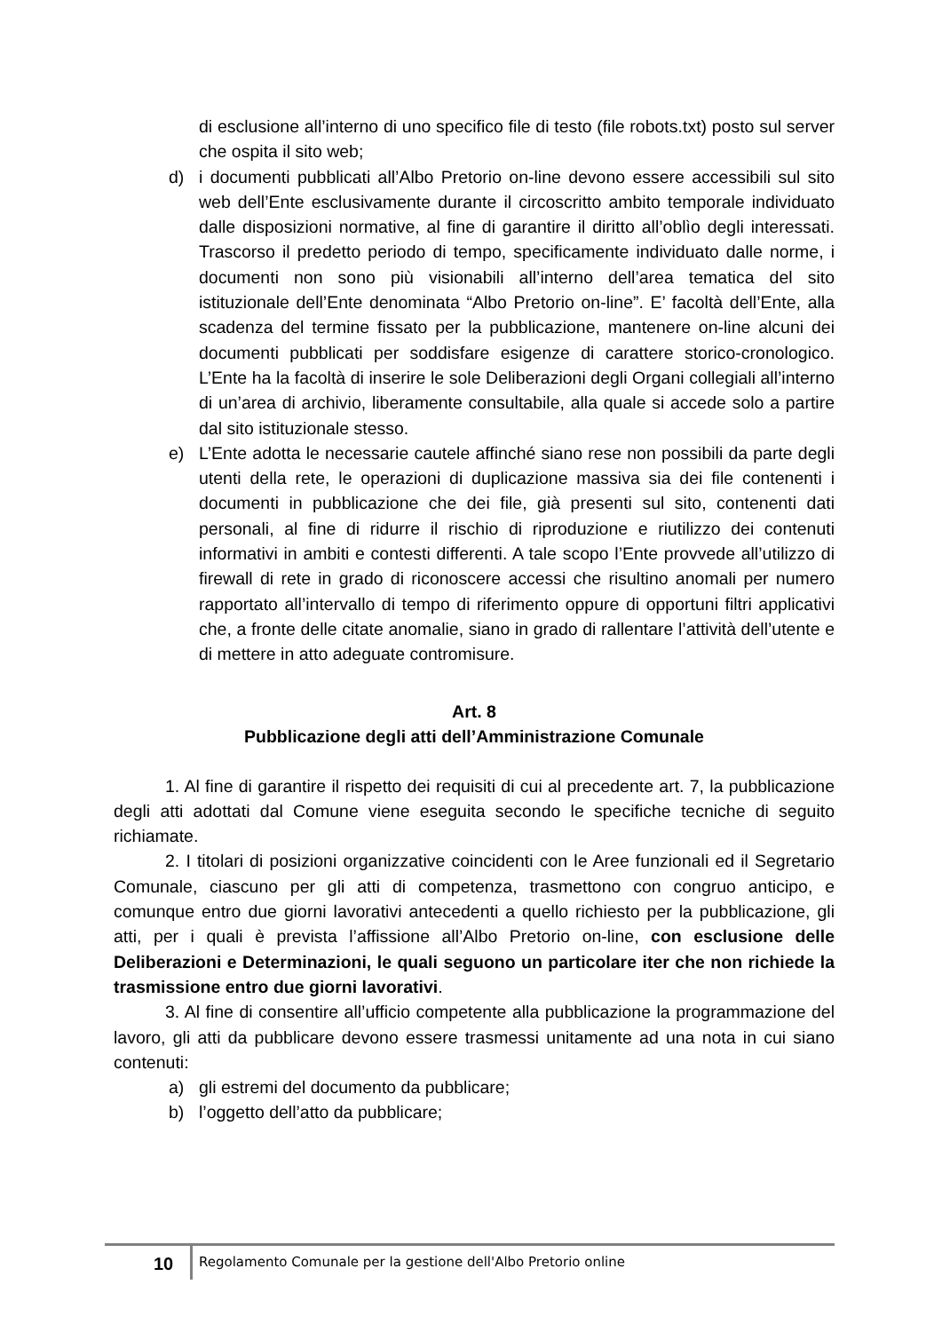di esclusione all’interno di uno specifico file di testo (file robots.txt) posto sul server che ospita il sito web;
d) i documenti pubblicati all’Albo Pretorio on-line devono essere accessibili sul sito web dell’Ente esclusivamente durante il circoscritto ambito temporale individuato dalle disposizioni normative, al fine di garantire il diritto all’oblìo degli interessati. Trascorso il predetto periodo di tempo, specificamente individuato dalle norme, i documenti non sono più visionabili all’interno dell’area tematica del sito istituzionale dell’Ente denominata “Albo Pretorio on-line”. E’ facoltà dell’Ente, alla scadenza del termine fissato per la pubblicazione, mantenere on-line alcuni dei documenti pubblicati per soddisfare esigenze di carattere storico-cronologico. L’Ente ha la facoltà di inserire le sole Deliberazioni degli Organi collegiali all’interno di un’area di archivio, liberamente consultabile, alla quale si accede solo a partire dal sito istituzionale stesso.
e) L’Ente adotta le necessarie cautele affinché siano rese non possibili da parte degli utenti della rete, le operazioni di duplicazione massiva sia dei file contenenti i documenti in pubblicazione che dei file, già presenti sul sito, contenenti dati personali, al fine di ridurre il rischio di riproduzione e riutilizzo dei contenuti informativi in ambiti e contesti differenti. A tale scopo l’Ente provvede all’utilizzo di firewall di rete in grado di riconoscere accessi che risultino anomali per numero rapportato all’intervallo di tempo di riferimento oppure di opportuni filtri applicativi che, a fronte delle citate anomalie, siano in grado di rallentare l’attività dell’utente e di mettere in atto adeguate contromisure.
Art. 8
Pubblicazione degli atti dell’Amministrazione Comunale
1. Al fine di garantire il rispetto dei requisiti di cui al precedente art. 7, la pubblicazione degli atti adottati dal Comune viene eseguita secondo le specifiche tecniche di seguito richiamate.
2. I titolari di posizioni organizzative coincidenti con le Aree funzionali ed il Segretario Comunale, ciascuno per gli atti di competenza, trasmettono con congruo anticipo, e comunque entro due giorni lavorativi antecedenti a quello richiesto per la pubblicazione, gli atti, per i quali è prevista l’affissione all’Albo Pretorio on-line, con esclusione delle Deliberazioni e Determinazioni, le quali seguono un particolare iter che non richiede la trasmissione entro due giorni lavorativi.
3. Al fine di consentire all’ufficio competente alla pubblicazione la programmazione del lavoro, gli atti da pubblicare devono essere trasmessi unitamente ad una nota in cui siano contenuti:
a) gli estremi del documento da pubblicare;
b) l’oggetto dell’atto da pubblicare;
10 Regolamento Comunale per la gestione dell'Albo Pretorio online